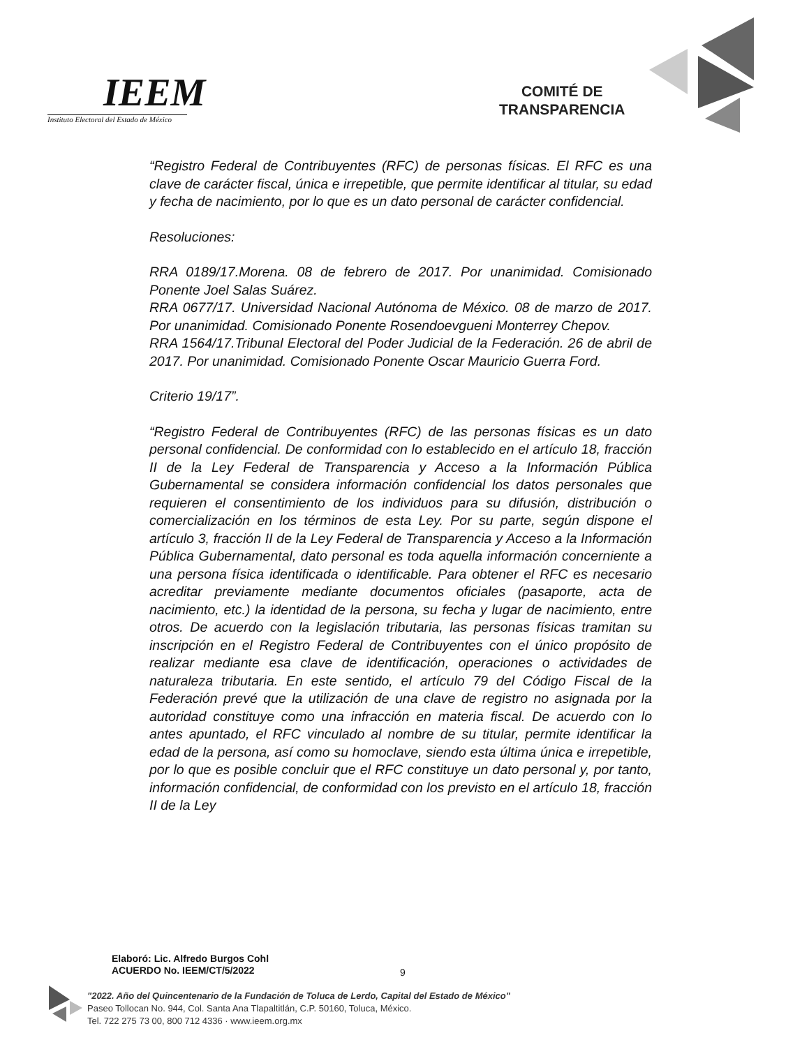IEEM
Instituto Electoral del Estado de México
COMITÉ DE
TRANSPARENCIA
“Registro Federal de Contribuyentes (RFC) de personas físicas. El RFC es una clave de carácter fiscal, única e irrepetible, que permite identificar al titular, su edad y fecha de nacimiento, por lo que es un dato personal de carácter confidencial.
Resoluciones:
RRA 0189/17.Morena. 08 de febrero de 2017. Por unanimidad. Comisionado Ponente Joel Salas Suárez.
RRA 0677/17. Universidad Nacional Autónoma de México. 08 de marzo de 2017. Por unanimidad. Comisionado Ponente Rosendoevgueni Monterrey Chepov.
RRA 1564/17.Tribunal Electoral del Poder Judicial de la Federación. 26 de abril de 2017. Por unanimidad. Comisionado Ponente Oscar Mauricio Guerra Ford.
Criterio 19/17”.
“Registro Federal de Contribuyentes (RFC) de las personas físicas es un dato personal confidencial. De conformidad con lo establecido en el artículo 18, fracción II de la Ley Federal de Transparencia y Acceso a la Información Pública Gubernamental se considera información confidencial los datos personales que requieren el consentimiento de los individuos para su difusión, distribución o comercialización en los términos de esta Ley. Por su parte, según dispone el artículo 3, fracción II de la Ley Federal de Transparencia y Acceso a la Información Pública Gubernamental, dato personal es toda aquella información concerniente a una persona física identificada o identificable. Para obtener el RFC es necesario acreditar previamente mediante documentos oficiales (pasaporte, acta de nacimiento, etc.) la identidad de la persona, su fecha y lugar de nacimiento, entre otros. De acuerdo con la legislación tributaria, las personas físicas tramitan su inscripción en el Registro Federal de Contribuyentes con el único propósito de realizar mediante esa clave de identificación, operaciones o actividades de naturaleza tributaria. En este sentido, el artículo 79 del Código Fiscal de la Federación prevé que la utilización de una clave de registro no asignada por la autoridad constituye como una infracción en materia fiscal. De acuerdo con lo antes apuntado, el RFC vinculado al nombre de su titular, permite identificar la edad de la persona, así como su homoclave, siendo esta última única e irrepetible, por lo que es posible concluir que el RFC constituye un dato personal y, por tanto, información confidencial, de conformidad con los previsto en el artículo 18, fracción II de la Ley
Elaboró: Lic. Alfredo Burgos Cohl
ACUERDO No. IEEM/CT/5/2022
9
"2022. Año del Quincentenario de la Fundación de Toluca de Lerdo, Capital del Estado de México"
Paseo Tollocan No. 944, Col. Santa Ana Tlapaltitlán, C.P. 50160, Toluca, México.
Tel. 722 275 73 00, 800 712 4336 · www.ieem.org.mx